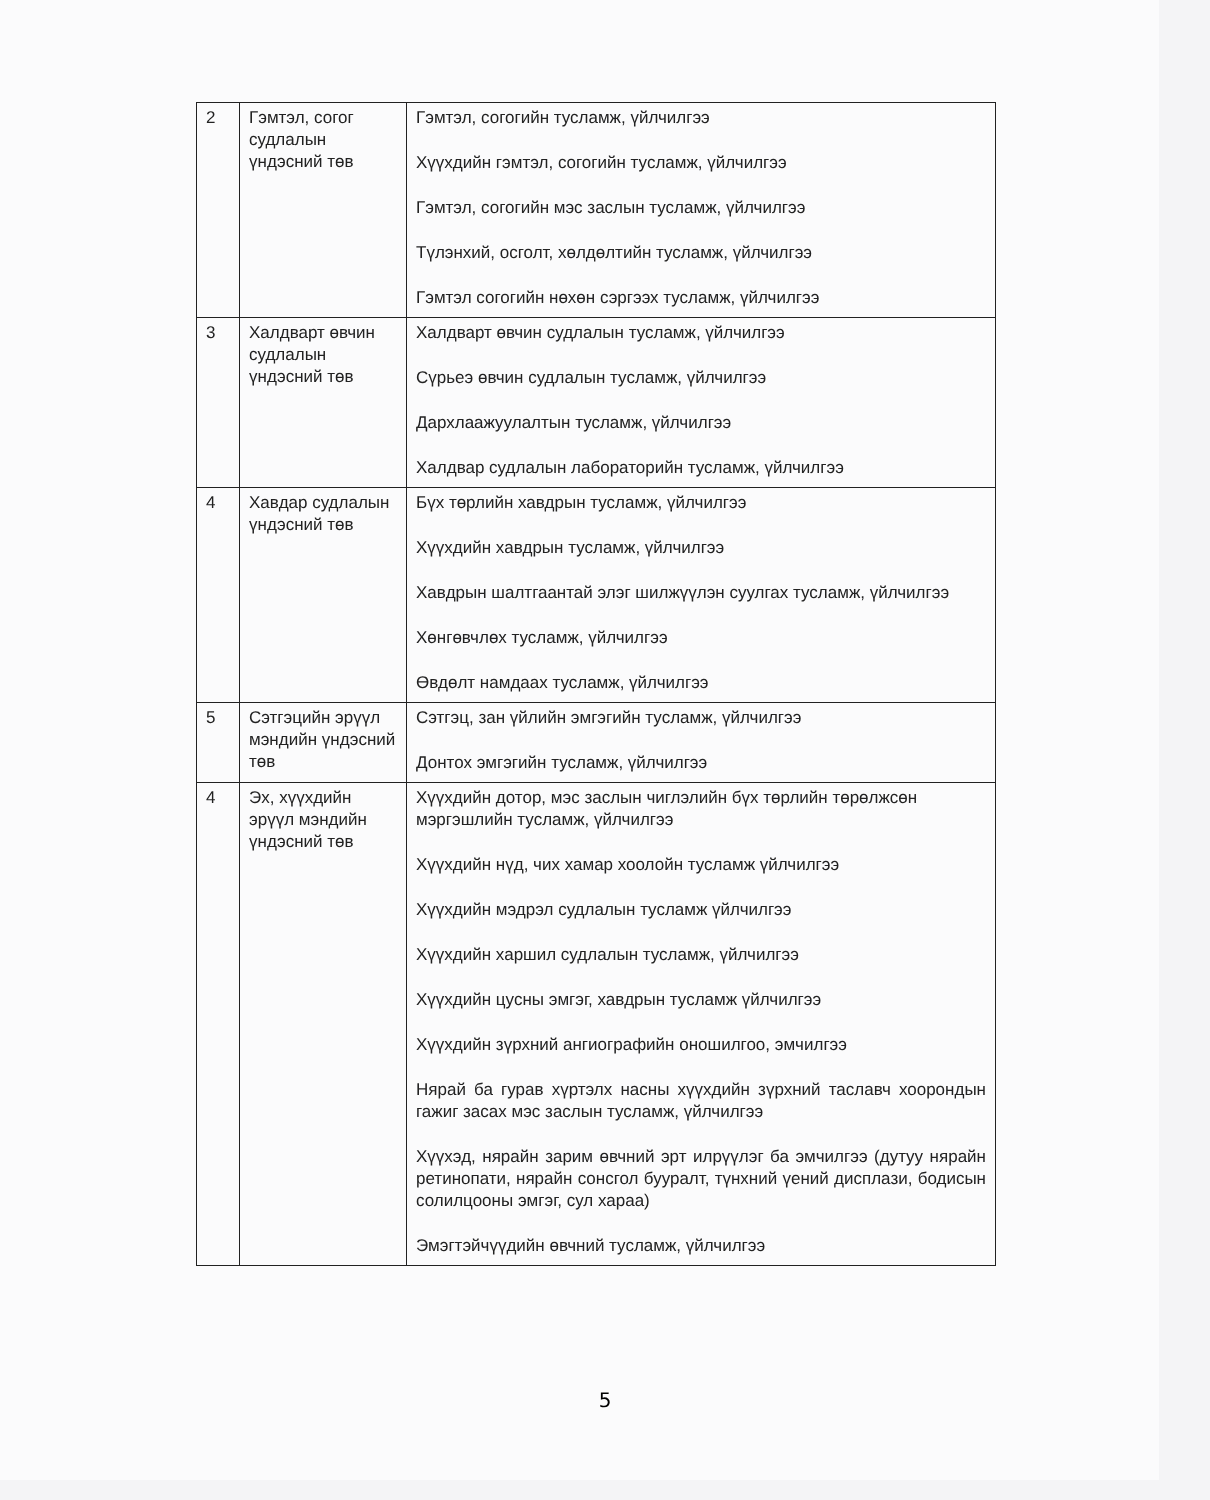| 2 | Гэмтэл, согог судлалын үндэсний төв | Гэмтэл, согогийн тусламж, үйлчилгээ Хүүхдийн гэмтэл, согогийн тусламж, үйлчилгээ Гэмтэл, согогийн мэс заслын тусламж, үйлчилгээ Түлэнхий, осголт, хөлдөлтийн тусламж, үйлчилгээ Гэмтэл согогийн нөхөн сэргээх тусламж, үйлчилгээ |
| 3 | Халдварт өвчин судлалын үндэсний төв | Халдварт өвчин судлалын тусламж, үйлчилгээ Сүрьеэ өвчин судлалын тусламж, үйлчилгээ Дархлаажуулалтын тусламж, үйлчилгээ Халдвар судлалын лабораторийн тусламж, үйлчилгээ |
| 4 | Хавдар судлалын үндэсний төв | Бүх төрлийн хавдрын тусламж, үйлчилгээ Хүүхдийн хавдрын тусламж, үйлчилгээ Хавдрын шалтгаантай элэг шилжүүлэн суулгах тусламж, үйлчилгээ Хөнгөвчлөх тусламж, үйлчилгээ Өвдөлт намдаах тусламж, үйлчилгээ |
| 5 | Сэтгэцийн эрүүл мэндийн үндэсний төв | Сэтгэц, зан үйлийн эмгэгийн тусламж, үйлчилгээ Донтох эмгэгийн тусламж, үйлчилгээ |
| 4 | Эх, хүүхдийн эрүүл мэндийн үндэсний төв | Хүүхдийн дотор, мэс заслын чиглэлийн бүх төрлийн төрөлжсөн мэргэшлийн тусламж, үйлчилгээ Хүүхдийн нүд, чих хамар хоолойн тусламж үйлчилгээ Хүүхдийн мэдрэл судлалын тусламж үйлчилгээ Хүүхдийн харшил судлалын тусламж, үйлчилгээ Хүүхдийн цусны эмгэг, хавдрын тусламж үйлчилгээ Хүүхдийн зүрхний ангиографийн оношилгоо, эмчилгээ Нярай ба гурав хүртэлх насны хүүхдийн зүрхний таславч хоорондын гажиг засах мэс заслын тусламж, үйлчилгээ Хүүхэд, нярайн зарим өвчний эрт илрүүлэг ба эмчилгээ (дутуу нярайн ретинопати, нярайн сонсгол бууралт, түнхний үений дисплази, бодисын солилцооны эмгэг, сул хараа) Эмэгтэйчүүдийн өвчний тусламж, үйлчилгээ |
5